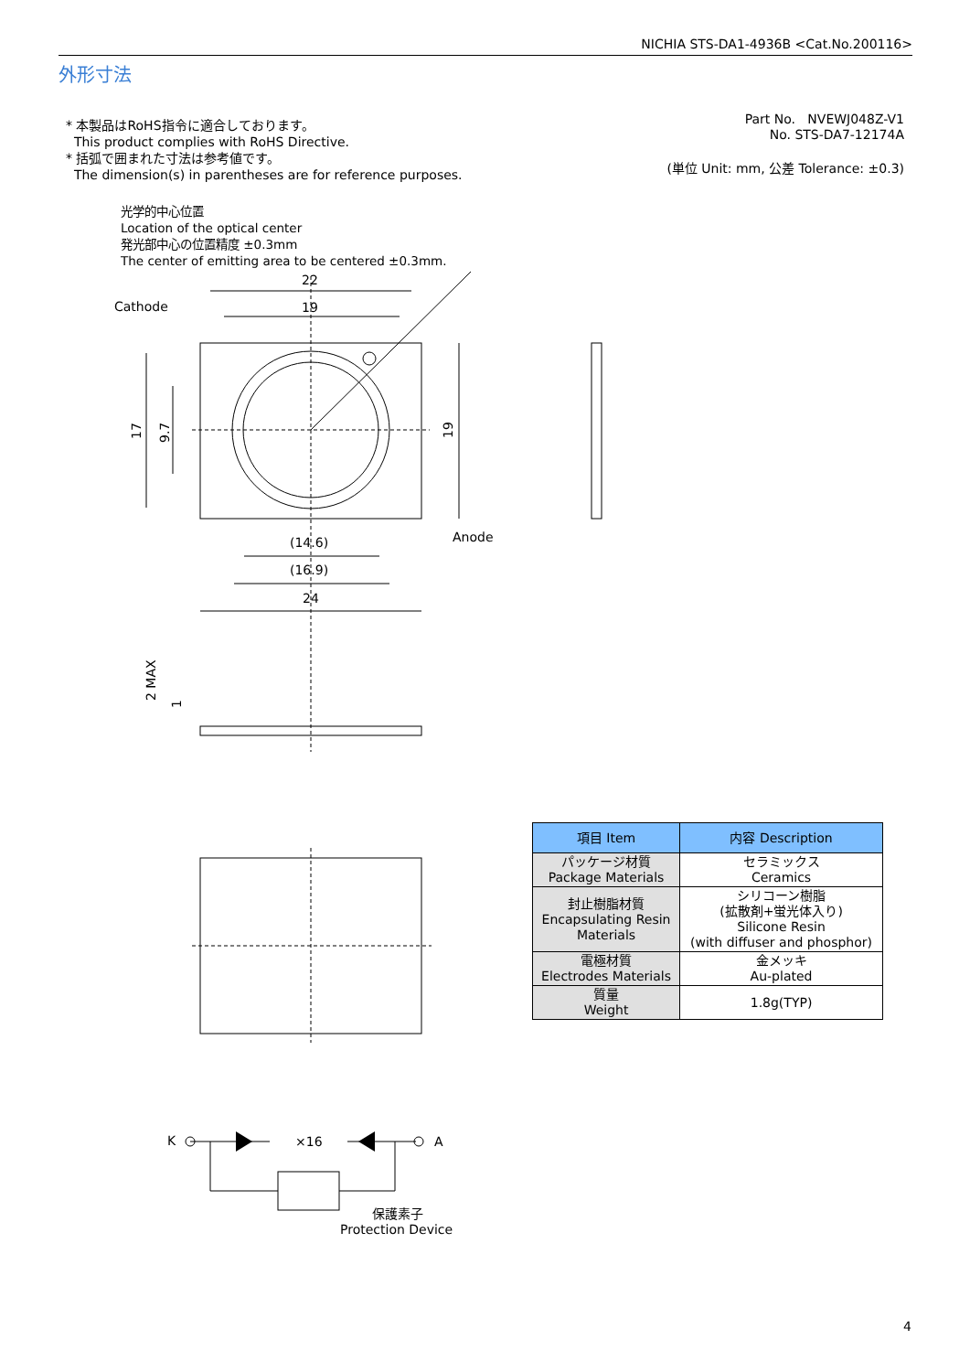NICHIA STS-DA1-4936B <Cat.No.200116>
外形寸法
* 本製品はRoHS指令に適合しております。
This product complies with RoHS Directive.
* 括弧で囲まれた寸法は参考値です。
The dimension(s) in parentheses are for reference purposes.
Part No. NVEWJ048Z-V1
No. STS-DA7-12174A
(単位 Unit: mm, 公差 Tolerance: ±0.3)
光学的中心位置
Location of the optical center
発光部中心の位置精度 ±0.3mm
The center of emitting area to be centered ±0.3mm.
22
19
Cathode
Anode
(14.6)
(16.9)
24
17
9.7
19
2 MAX
1
K
A
×16
保護素子
Protection Device
| 項目 Item | 内容 Description |
| --- | --- |
| パッケージ材質 Package Materials | セラミックス Ceramics |
| 封止樹脂材質 Encapsulating Resin Materials | シリコーン樹脂 (拡散剤+蛍光体入り) Silicone Resin (with diffuser and phosphor) |
| 電極材質 Electrodes Materials | 金メッキ Au-plated |
| 質量 Weight | 1.8g(TYP) |
4